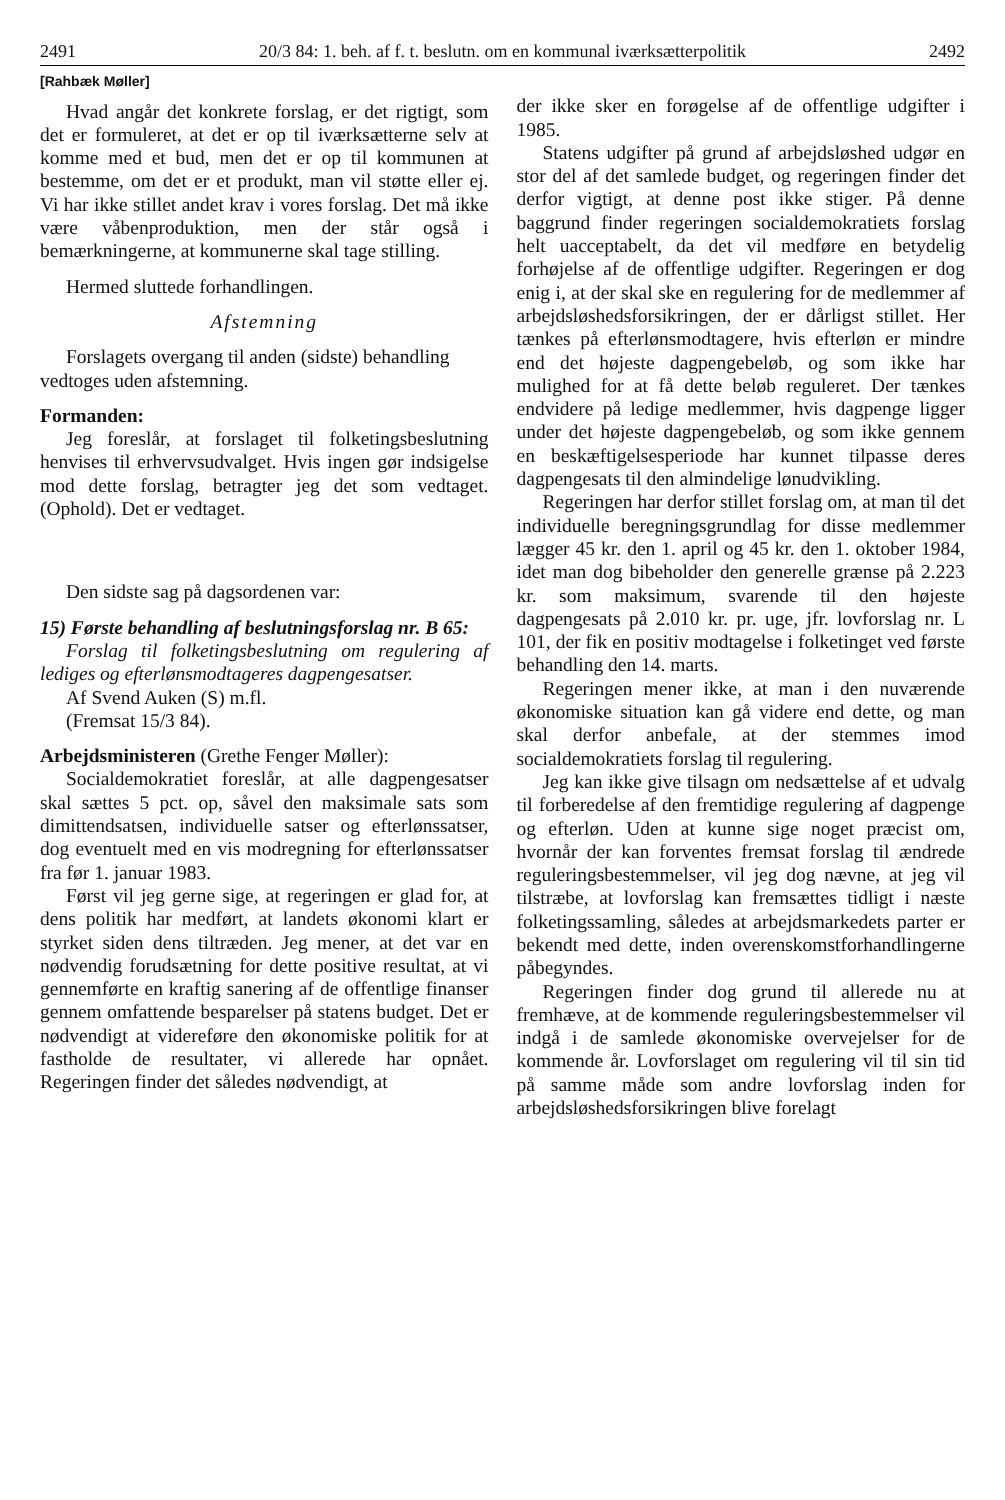2491 20/3 84: 1. beh. af f. t. beslutn. om en kommunal iværksætterpolitik 2492
[Rahbæk Møller]
Hvad angår det konkrete forslag, er det rigtigt, som det er formuleret, at det er op til iværksætterne selv at komme med et bud, men det er op til kommunen at bestemme, om det er et produkt, man vil støtte eller ej. Vi har ikke stillet andet krav i vores forslag. Det må ikke være våbenproduktion, men der står også i bemærkningerne, at kommunerne skal tage stilling.
Hermed sluttede forhandlingen.
Afstemning
Forslagets overgang til anden (sidste) behandling
vedtoges uden afstemning.
Formanden:
Jeg foreslår, at forslaget til folketingsbeslutning henvises til erhvervsudvalget. Hvis ingen gør indsigelse mod dette forslag, betragter jeg det som vedtaget. (Ophold). Det er vedtaget.
Den sidste sag på dagsordenen var:
15) Første behandling af beslutningsforslag nr. B 65:
Forslag til folketingsbeslutning om regulering af lediges og efterlønsmodtageres dagpengesatser.
Af Svend Auken (S) m.fl.
(Fremsat 15/3 84).
Arbejdsministeren (Grethe Fenger Møller):
Socialdemokratiet foreslår, at alle dagpengesatser skal sættes 5 pct. op, såvel den maksimale sats som dimittendsatsen, individuelle satser og efterlønssatser, dog eventuelt med en vis modregning for efterlønssatser fra før 1. januar 1983.
Først vil jeg gerne sige, at regeringen er glad for, at dens politik har medført, at landets økonomi klart er styrket siden dens tiltræden. Jeg mener, at det var en nødvendig forudsætning for dette positive resultat, at vi gennemførte en kraftig sanering af de offentlige finanser gennem omfattende besparelser på statens budget. Det er nødvendigt at videreføre den økonomiske politik for at fastholde de resultater, vi allerede har opnået. Regeringen finder det således nødvendigt, at
der ikke sker en forøgelse af de offentlige udgifter i 1985.
Statens udgifter på grund af arbejdsløshed udgør en stor del af det samlede budget, og regeringen finder det derfor vigtigt, at denne post ikke stiger. På denne baggrund finder regeringen socialdemokratiets forslag helt uacceptabelt, da det vil medføre en betydelig forhøjelse af de offentlige udgifter. Regeringen er dog enig i, at der skal ske en regulering for de medlemmer af arbejdsløshedsforsikringen, der er dårligst stillet. Her tænkes på efterlønsmodtagere, hvis efterløn er mindre end det højeste dagpengebeløb, og som ikke har mulighed for at få dette beløb reguleret. Der tænkes endvidere på ledige medlemmer, hvis dagpenge ligger under det højeste dagpengebeløb, og som ikke gennem en beskæftigelsesperiode har kunnet tilpasse deres dagpengesats til den almindelige lønudvikling.
Regeringen har derfor stillet forslag om, at man til det individuelle beregningsgrundlag for disse medlemmer lægger 45 kr. den 1. april og 45 kr. den 1. oktober 1984, idet man dog bibeholder den generelle grænse på 2.223 kr. som maksimum, svarende til den højeste dagpengesats på 2.010 kr. pr. uge, jfr. lovforslag nr. L 101, der fik en positiv modtagelse i folketinget ved første behandling den 14. marts.
Regeringen mener ikke, at man i den nuværende økonomiske situation kan gå videre end dette, og man skal derfor anbefale, at der stemmes imod socialdemokratiets forslag til regulering.
Jeg kan ikke give tilsagn om nedsættelse af et udvalg til forberedelse af den fremtidige regulering af dagpenge og efterløn. Uden at kunne sige noget præcist om, hvornår der kan forventes fremsat forslag til ændrede reguleringsbestemmelser, vil jeg dog nævne, at jeg vil tilstræbe, at lovforslag kan fremsættes tidligt i næste folketingssamling, således at arbejdsmarkedets parter er bekendt med dette, inden overenskomstforhandlingerne påbegyndes.
Regeringen finder dog grund til allerede nu at fremhæve, at de kommende reguleringsbestemmelser vil indgå i de samlede økonomiske overvejelser for de kommende år. Lovforslaget om regulering vil til sin tid på samme måde som andre lovforslag inden for arbejdsløshedsforsikringen blive forelagt